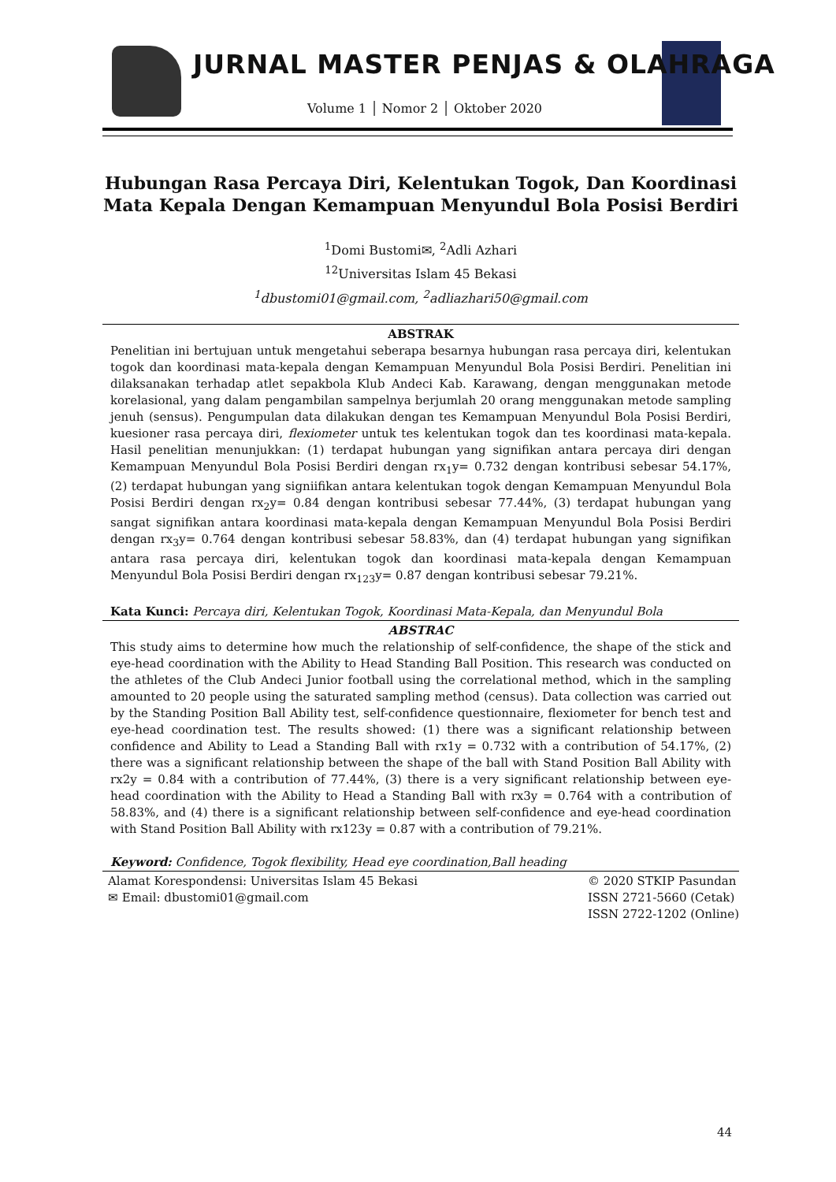JURNAL MASTER PENJAS & OLAHRAGA
Volume 1 │ Nomor 2 │ Oktober 2020
Hubungan Rasa Percaya Diri, Kelentukan Togok, Dan Koordinasi Mata Kepala Dengan Kemampuan Menyundul Bola Posisi Berdiri
<sup>1</sup> Domi Bustomi✉, <sup>2</sup>Adli Azhari
<sup>12</sup> Universitas Islam 45 Bekasi
<sup>1</sup> dbustomi01@gmail.com, <sup>2</sup>adliazhari50@gmail.com
ABSTRAK
Penelitian ini bertujuan untuk mengetahui seberapa besarnya hubungan rasa percaya diri, kelentukan togok dan koordinasi mata-kepala dengan Kemampuan Menyundul Bola Posisi Berdiri. Penelitian ini dilaksanakan terhadap atlet sepakbola Klub Andeci Kab. Karawang, dengan menggunakan metode korelasional, yang dalam pengambilan sampelnya berjumlah 20 orang menggunakan metode sampling jenuh (sensus). Pengumpulan data dilakukan dengan tes Kemampuan Menyundul Bola Posisi Berdiri, kuesioner rasa percaya diri, flexiometer untuk tes kelentukan togok dan tes koordinasi mata-kepala. Hasil penelitian menunjukkan: (1) terdapat hubungan yang signifikan antara percaya diri dengan Kemampuan Menyundul Bola Posisi Berdiri dengan rx<sub>1</sub>y= 0.732 dengan kontribusi sebesar 54.17%, (2) terdapat hubungan yang signiifikan antara kelentukan togok dengan Kemampuan Menyundul Bola Posisi Berdiri dengan rx<sub>2</sub>y= 0.84 dengan kontribusi sebesar 77.44%, (3) terdapat hubungan yang sangat signifikan antara koordinasi mata-kepala dengan Kemampuan Menyundul Bola Posisi Berdiri dengan rx<sub>3</sub>y= 0.764 dengan kontribusi sebesar 58.83%, dan (4) terdapat hubungan yang signifikan antara rasa percaya diri, kelentukan togok dan koordinasi mata-kepala dengan Kemampuan Menyundul Bola Posisi Berdiri dengan rx<sub>123</sub>y= 0.87 dengan kontribusi sebesar 79.21%.
Kata Kunci: Percaya diri, Kelentukan Togok, Koordinasi Mata-Kepala, dan Menyundul Bola
ABSTRAC
This study aims to determine how much the relationship of self-confidence, the shape of the stick and eye-head coordination with the Ability to Head Standing Ball Position. This research was conducted on the athletes of the Club Andeci Junior football using the correlational method, which in the sampling amounted to 20 people using the saturated sampling method (census). Data collection was carried out by the Standing Position Ball Ability test, self-confidence questionnaire, flexiometer for bench test and eye-head coordination test. The results showed: (1) there was a significant relationship between confidence and Ability to Lead a Standing Ball with rx1y = 0.732 with a contribution of 54.17%, (2) there was a significant relationship between the shape of the ball with Stand Position Ball Ability with rx2y = 0.84 with a contribution of 77.44%, (3) there is a very significant relationship between eye-head coordination with the Ability to Head a Standing Ball with rx3y = 0.764 with a contribution of 58.83%, and (4) there is a significant relationship between self-confidence and eye-head coordination with Stand Position Ball Ability with rx123y = 0.87 with a contribution of 79.21%.
Keyword: Confidence, Togok flexibility, Head eye coordination,Ball heading
Alamat Korespondensi: Universitas Islam 45 Bekasi
✉ Email: dbustomi01@gmail.com
© 2020 STKIP Pasundan
ISSN 2721-5660 (Cetak)
ISSN 2722-1202 (Online)
44